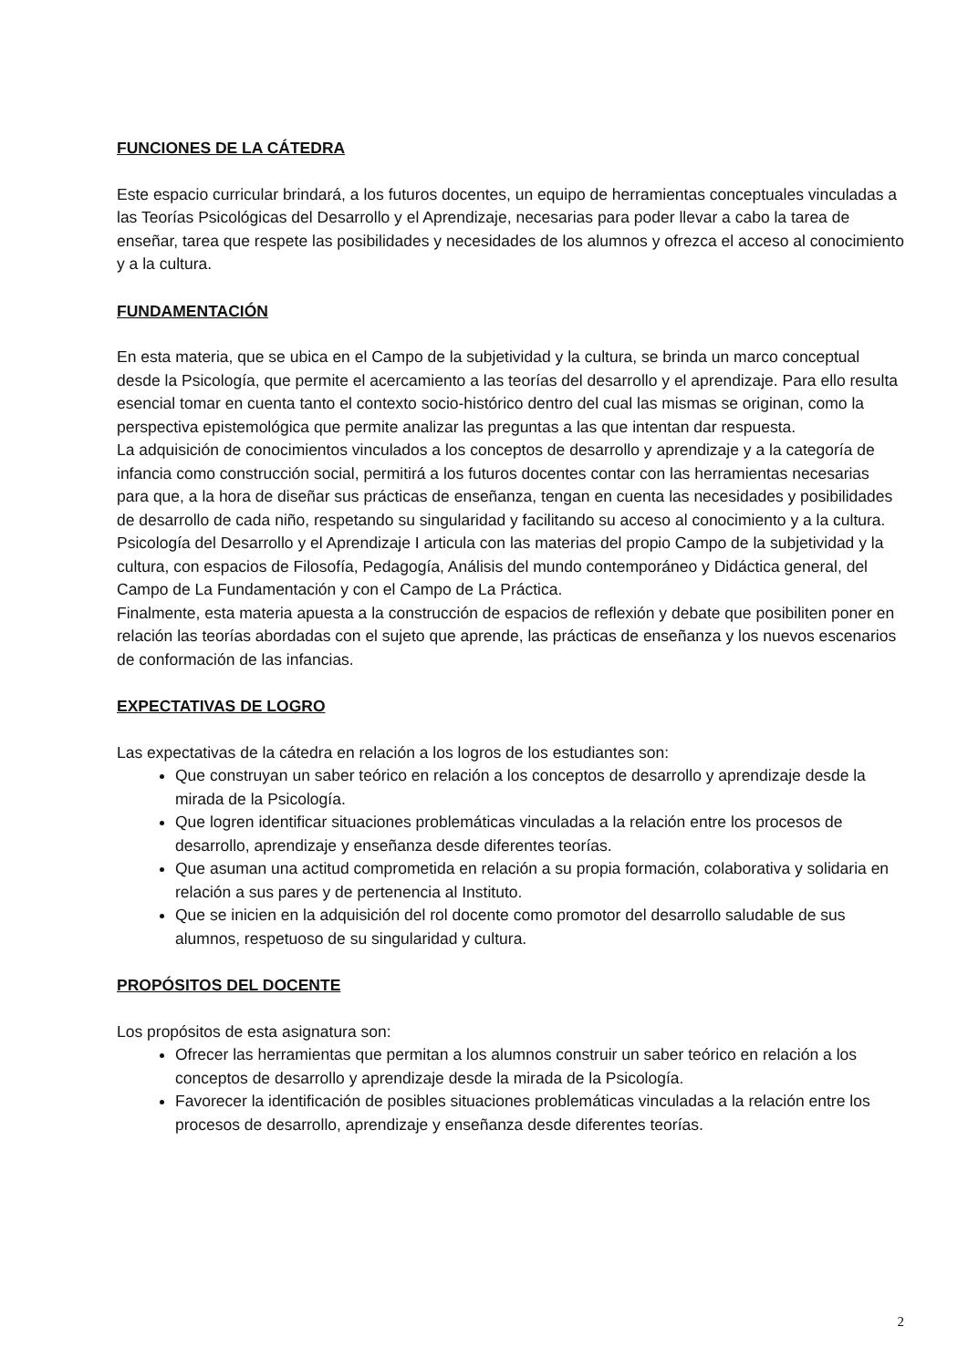FUNCIONES DE LA CÁTEDRA
Este espacio curricular brindará, a los futuros docentes, un equipo de herramientas conceptuales vinculadas a las Teorías Psicológicas del Desarrollo y el Aprendizaje, necesarias para poder llevar a cabo la tarea de enseñar, tarea que respete las posibilidades y necesidades de los alumnos y ofrezca el acceso al conocimiento y a la cultura.
FUNDAMENTACIÓN
En esta materia, que se ubica en el Campo de la subjetividad y la cultura, se brinda un marco conceptual desde la Psicología, que permite el acercamiento a las teorías del desarrollo y el aprendizaje. Para ello resulta esencial tomar en cuenta tanto el contexto socio-histórico dentro del cual las mismas se originan, como la perspectiva epistemológica que permite analizar las preguntas a las que intentan dar respuesta.
La adquisición de conocimientos vinculados a los conceptos de desarrollo y aprendizaje y a la categoría de infancia como construcción social, permitirá a los futuros docentes contar con las herramientas necesarias para que, a la hora de diseñar sus prácticas de enseñanza, tengan en cuenta las necesidades y posibilidades de desarrollo de cada niño, respetando su singularidad y facilitando su acceso al conocimiento y a la cultura.
Psicología del Desarrollo y el Aprendizaje I articula con las materias del propio Campo de la subjetividad y la cultura, con espacios de Filosofía, Pedagogía, Análisis del mundo contemporáneo y Didáctica general, del Campo de La Fundamentación y con el Campo de La Práctica.
Finalmente, esta materia apuesta a la construcción de espacios de reflexión y debate que posibiliten poner en relación las teorías abordadas con el sujeto que aprende, las prácticas de enseñanza y los nuevos escenarios de conformación de las infancias.
EXPECTATIVAS DE LOGRO
Las expectativas de la cátedra en relación a los logros de los estudiantes son:
Que construyan un saber teórico en relación a los conceptos de desarrollo y aprendizaje desde la mirada de la Psicología.
Que logren identificar situaciones problemáticas vinculadas a la relación entre los procesos de desarrollo, aprendizaje y enseñanza desde diferentes teorías.
Que asuman una actitud comprometida en relación a su propia formación, colaborativa y solidaria en relación a sus pares y de pertenencia al Instituto.
Que se inicien en la adquisición del rol docente como promotor del desarrollo saludable de sus alumnos, respetuoso de su singularidad y cultura.
PROPÓSITOS DEL DOCENTE
Los propósitos de esta asignatura son:
Ofrecer las herramientas que permitan a los alumnos construir un saber teórico en relación a los conceptos de desarrollo y aprendizaje desde la mirada de la Psicología.
Favorecer la identificación de posibles situaciones problemáticas vinculadas a la relación entre los procesos de desarrollo, aprendizaje y enseñanza desde diferentes teorías.
2